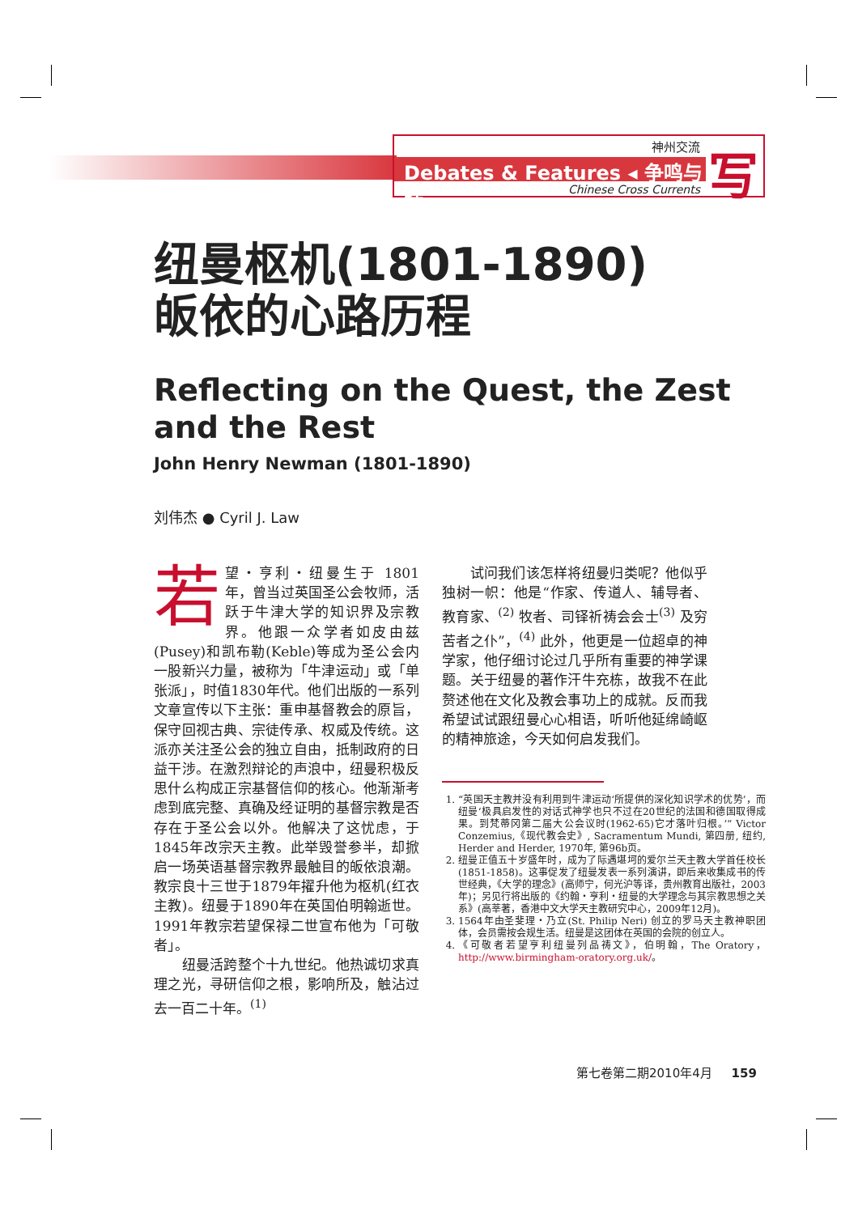神州交流
Debates & Features ◂ 争鸣与特
Chinese Cross Currents 写
纽曼枢机(1801-1890)
皈依的心路历程
Reflecting on the Quest, the Zest and the Rest
John Henry Newman (1801-1890)
刘伟杰 ● Cyril J. Law
若望・亨利・纽曼生于 1801 年，曾当过英国圣公会牧师，活跃于牛津大学的知识界及宗教界。他跟一众学者如皮由兹(Pusey)和凯布勒(Keble)等成为圣公会内一股新兴力量，被称为「牛津运动」或「单张派」，时值1830年代。他们出版的一系列文章宣传以下主张：重申基督教会的原旨，保守回视古典、宗徒传承、权威及传统。这派亦关注圣公会的独立自由，抵制政府的日益干涉。在激烈辩论的声浪中，纽曼积极反思什么构成正宗基督信仰的核心。他渐渐考虑到底完整、真确及经证明的基督宗教是否存在于圣公会以外。他解决了这忧虑，于1845年改宗天主教。此举毁誉参半，却掀启一场英语基督宗教界最触目的皈依浪潮。教宗良十三世于1879年擢升他为枢机(红衣主教)。纽曼于1890年在英国伯明翰逝世。1991年教宗若望保禄二世宣布他为「可敬者」。
　　纽曼活跨整个十九世纪。他热诚切求真理之光，寻研信仰之根，影响所及，触沾过去一百二十年。<sup>(1)</sup>
　　试问我们该怎样将纽曼归类呢？他似乎独树一帜：他是“作家、传道人、辅导者、教育家、<sup>(2)</sup> 牧者、司铎祈祷会会士<sup>(3)</sup> 及穷苦者之仆”，<sup>(4)</sup> 此外，他更是一位超卓的神学家，他仔细讨论过几乎所有重要的神学课题。关于纽曼的著作汗牛充栋，故我不在此赘述他在文化及教会事功上的成就。反而我希望试试跟纽曼心心相语，听听他延绵崎岖的精神旅途，今天如何启发我们。
1. “英国天主教并没有利用到牛津运动‘所提供的深化知识学术的优势’，而纽曼‘极具启发性的对话式神学也只不过在20世纪的法国和德国取得成果。到梵蒂冈第二届大公会议时(1962-65)它才落叶归根。’” Victor Conzemius,《现代教会史》, Sacramentum Mundi, 第四册, 纽约, Herder and Herder, 1970年, 第96b页。
2. 纽曼正值五十岁盛年时，成为了际遇堪坷的爱尔兰天主教大学首任校长(1851-1858)。这事促发了纽曼发表一系列演讲，即后来收集成书的传世经典，《大学的理念》(高师宁，何光沪等译，贵州教育出版社，2003年)；另见行将出版的《约翰・亨利・纽曼的大学理念与其宗教思想之关系》(高莘著，香港中文大学天主教研究中心，2009年12月)。
3. 1564年由圣斐理・乃立(St. Philip Neri) 创立的罗马天主教神职团体，会员需按会规生活。纽曼是这团体在英国的会院的创立人。
4. 《可敬者若望亨利纽曼列品祷文》，伯明翰，The Oratory，http://www.birmingham-oratory.org.uk/。
第七卷第二期2010年4月 159